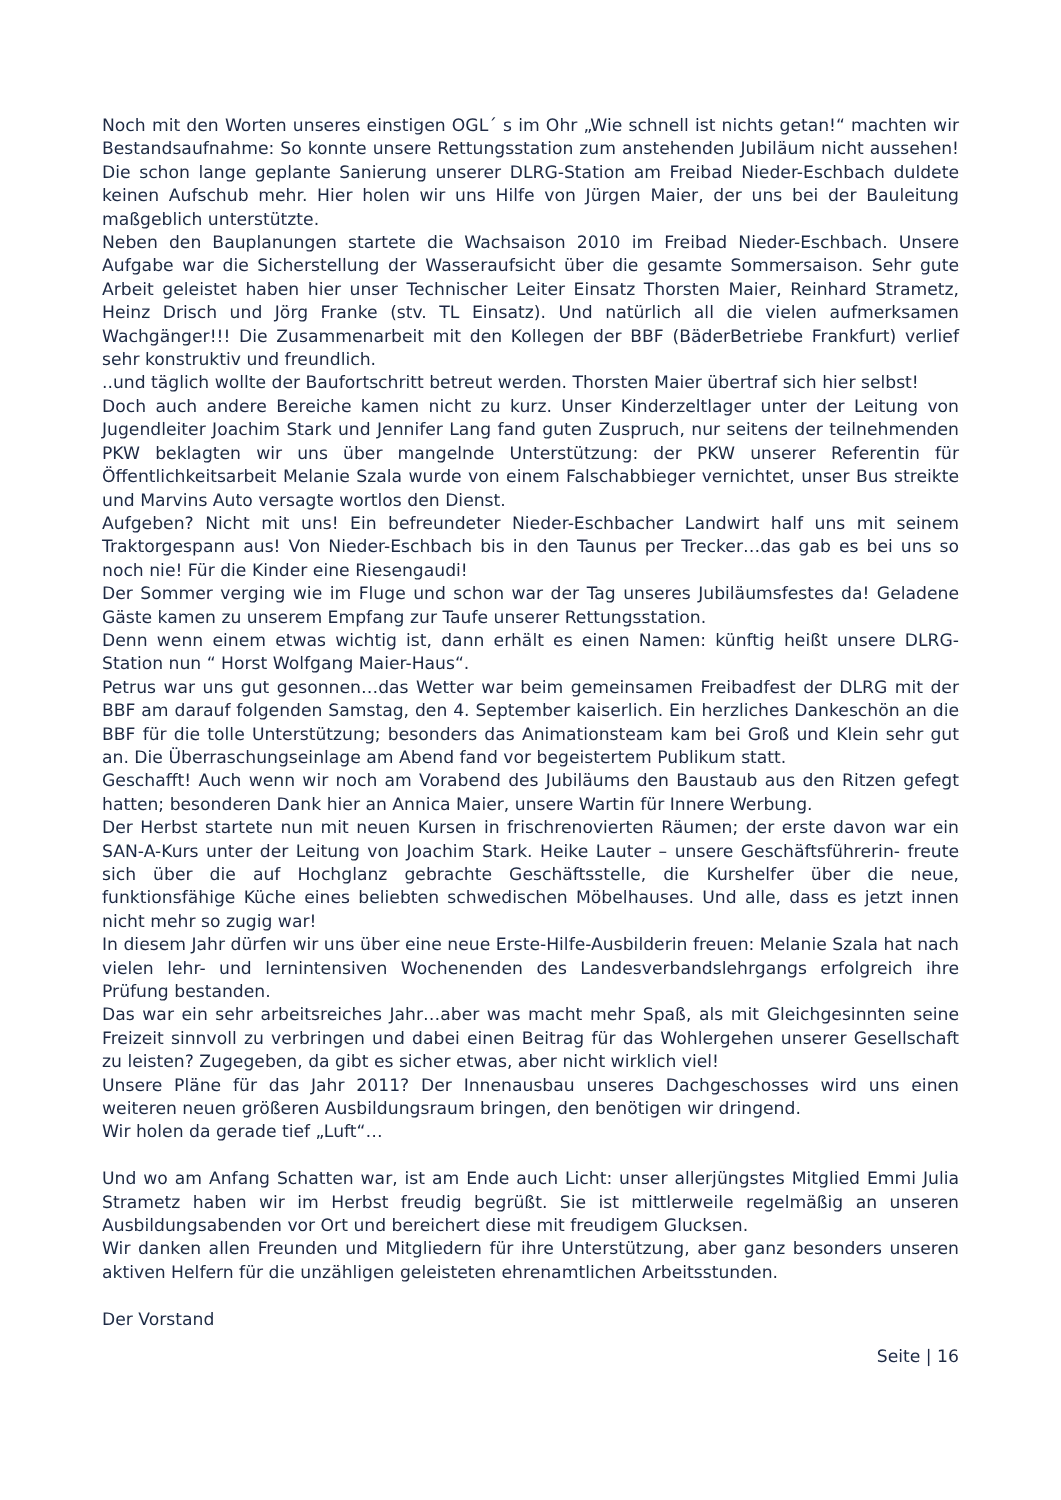Noch mit den Worten unseres einstigen OGL´ s im Ohr „Wie schnell ist nichts getan!“ machten wir Bestandsaufnahme: So konnte unsere Rettungsstation zum anstehenden Jubiläum nicht aussehen! Die schon lange geplante Sanierung unserer DLRG-Station am Freibad Nieder-Eschbach duldete keinen Aufschub mehr. Hier holen wir uns Hilfe von Jürgen Maier, der uns bei der Bauleitung maßgeblich unterstützte.
Neben den Bauplanungen startete die Wachsaison 2010 im Freibad Nieder-Eschbach. Unsere Aufgabe war die Sicherstellung der Wasseraufsicht über die gesamte Sommersaison. Sehr gute Arbeit geleistet haben hier unser Technischer Leiter Einsatz Thorsten Maier, Reinhard Strametz, Heinz Drisch und Jörg Franke (stv. TL Einsatz). Und natürlich all die vielen aufmerksamen Wachgänger!!! Die Zusammenarbeit mit den Kollegen der BBF (BäderBetriebe Frankfurt) verlief sehr konstruktiv und freundlich.
..und täglich wollte der Baufortschritt betreut werden. Thorsten Maier übertraf sich hier selbst!
Doch auch andere Bereiche kamen nicht zu kurz. Unser Kinderzeltlager unter der Leitung von Jugendleiter Joachim Stark und Jennifer Lang fand guten Zuspruch, nur seitens der teilnehmenden PKW beklagten wir uns über mangelnde Unterstützung: der PKW unserer Referentin für Öffentlichkeitsarbeit Melanie Szala wurde von einem Falschabbieger vernichtet, unser Bus streikte und Marvins Auto versagte wortlos den Dienst.
Aufgeben? Nicht mit uns! Ein befreundeter Nieder-Eschbacher Landwirt half uns mit seinem Traktorgespann aus! Von Nieder-Eschbach bis in den Taunus per Trecker…das gab es bei uns so noch nie! Für die Kinder eine Riesengaudi!
Der Sommer verging wie im Fluge und schon war der Tag unseres Jubiläumsfestes da! Geladene Gäste kamen zu unserem Empfang zur Taufe unserer Rettungsstation.
Denn wenn einem etwas wichtig ist, dann erhält es einen Namen: künftig heißt unsere DLRG-Station nun “ Horst Wolfgang Maier-Haus“.
Petrus war uns gut gesonnen…das Wetter war beim gemeinsamen Freibadfest der DLRG mit der BBF am darauf folgenden Samstag, den 4. September kaiserlich. Ein herzliches Dankeschön an die BBF für die tolle Unterstützung; besonders das Animationsteam kam bei Groß und Klein sehr gut an. Die Überraschungseinlage am Abend fand vor begeistertem Publikum statt.
Geschafft! Auch wenn wir noch am Vorabend des Jubiläums den Baustaub aus den Ritzen gefegt hatten; besonderen Dank hier an Annica Maier, unsere Wartin für Innere Werbung.
Der Herbst startete nun mit neuen Kursen in frischrenovierten Räumen; der erste davon war ein SAN-A-Kurs unter der Leitung von Joachim Stark. Heike Lauter – unsere Geschäftsführerin- freute sich über die auf Hochglanz gebrachte Geschäftsstelle, die Kurshelfer über die neue, funktionsfähige Küche eines beliebten schwedischen Möbelhauses. Und alle, dass es jetzt innen nicht mehr so zugig war!
In diesem Jahr dürfen wir uns über eine neue Erste-Hilfe-Ausbilderin freuen: Melanie Szala hat nach vielen lehr- und lernintensiven Wochenenden des Landesverbandslehrgangs erfolgreich ihre Prüfung bestanden.
Das war ein sehr arbeitsreiches Jahr…aber was macht mehr Spaß, als mit Gleichgesinnten seine Freizeit sinnvoll zu verbringen und dabei einen Beitrag für das Wohlergehen unserer Gesellschaft zu leisten? Zugegeben, da gibt es sicher etwas, aber nicht wirklich viel!
Unsere Pläne für das Jahr 2011? Der Innenausbau unseres Dachgeschosses wird uns einen weiteren neuen größeren Ausbildungsraum bringen, den benötigen wir dringend.
Wir holen da gerade tief „Luft“…
Und wo am Anfang Schatten war, ist am Ende auch Licht: unser allerjüngstes Mitglied Emmi Julia Strametz haben wir im Herbst freudig begrüßt. Sie ist mittlerweile regelmäßig an unseren Ausbildungsabenden vor Ort und bereichert diese mit freudigem Glucksen.
Wir danken allen Freunden und Mitgliedern für ihre Unterstützung, aber ganz besonders unseren aktiven Helfern für die unzähligen geleisteten ehrenamtlichen Arbeitsstunden.
Der Vorstand
Seite | 16